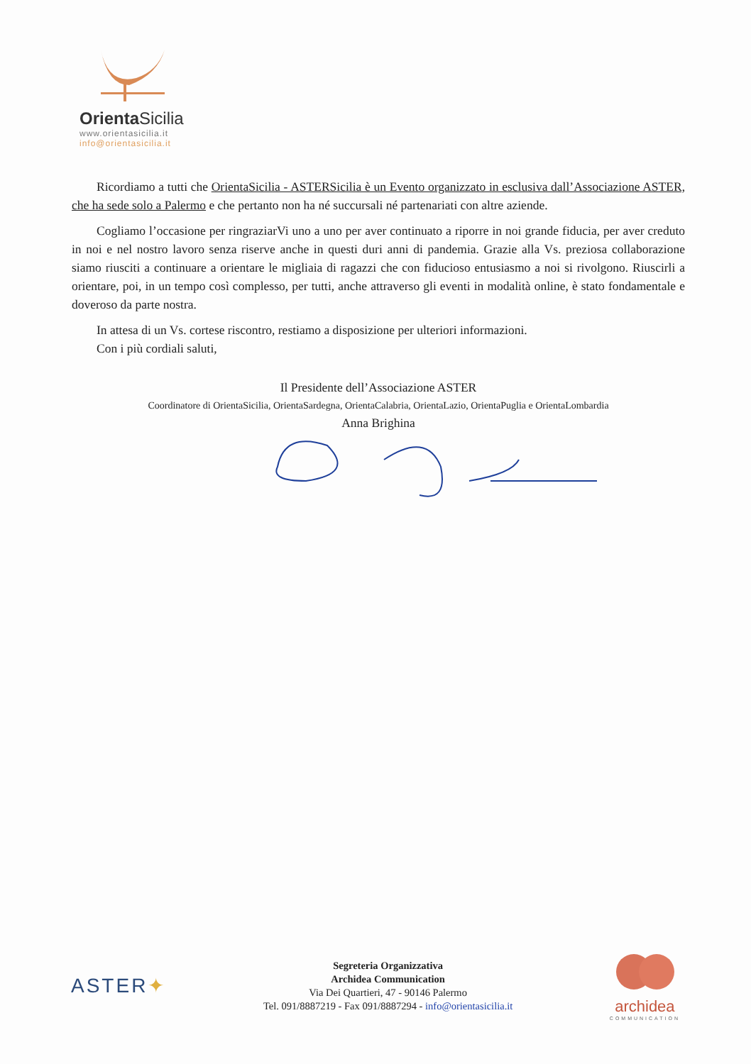OrientaSicilia
www.orientasicilia.it
info@orientasicilia.it
Ricordiamo a tutti che OrientaSicilia - ASTERSicilia è un Evento organizzato in esclusiva dall’Associazione ASTER, che ha sede solo a Palermo e che pertanto non ha né succursali né partenariati con altre aziende.
Cogliamo l’occasione per ringraziarVi uno a uno per aver continuato a riporre in noi grande fiducia, per aver creduto in noi e nel nostro lavoro senza riserve anche in questi duri anni di pandemia. Grazie alla Vs. preziosa collaborazione siamo riusciti a continuare a orientare le migliaia di ragazzi che con fiducioso entusiasmo a noi si rivolgono. Riuscirli a orientare, poi, in un tempo così complesso, per tutti, anche attraverso gli eventi in modalità online, è stato fondamentale e doveroso da parte nostra.
In attesa di un Vs. cortese riscontro, restiamo a disposizione per ulteriori informazioni.
Con i più cordiali saluti,
Il Presidente dell’Associazione ASTER
Coordinatore di OrientaSicilia, OrientaSardegna, OrientaCalabria, OrientaLazio, OrientaPuglia e OrientaLombardia
Anna Brighina
ASTER✦
Segreteria Organizzativa
Archidea Communication
Via Dei Quartieri, 47 - 90146 Palermo
Tel. 091/8887219 - Fax 091/8887294 - info@orientasicilia.it
archidea
COMMUNICATION